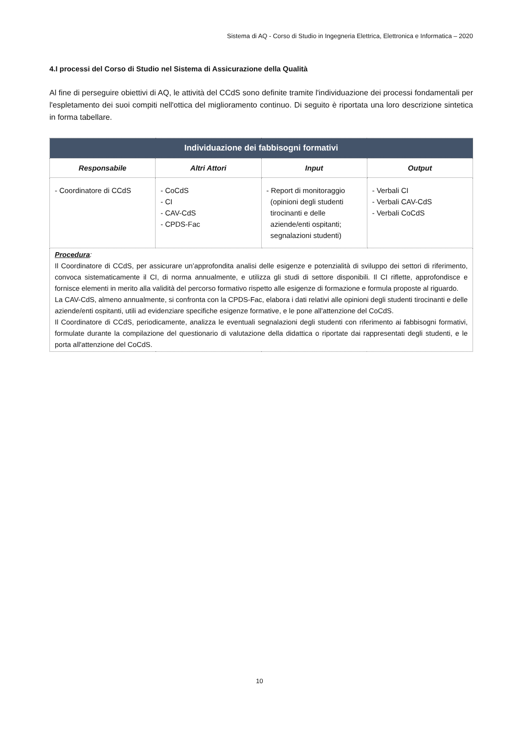Sistema di AQ - Corso di Studio in Ingegneria Elettrica, Elettronica e Informatica – 2020
4.I processi del Corso di Studio nel Sistema di Assicurazione della Qualità
Al fine di perseguire obiettivi di AQ, le attività del CCdS sono definite tramite l'individuazione dei processi fondamentali per l'espletamento dei suoi compiti nell'ottica del miglioramento continuo. Di seguito è riportata una loro descrizione sintetica in forma tabellare.
| Individuazione dei fabbisogni formativi | | | |
| --- | --- | --- | --- |
| Responsabile | Altri Attori | Input | Output |
| - Coordinatore di CCdS | - CoCdS - CI - CAV-CdS - CPDS-Fac | - Report di monitoraggio (opinioni degli studenti tirocinanti e delle aziende/enti ospitanti; segnalazioni studenti) | - Verbali CI - Verbali CAV-CdS - Verbali CoCdS |
| Procedura : Il Coordinatore di CCdS, per assicurare un’approfondita analisi delle esigenze e potenzialità di sviluppo dei settori di riferimento, convoca sistematicamente il CI, di norma annualmente, e utilizza gli studi di settore disponibili. Il CI riflette, approfondisce e fornisce elementi in merito alla validità del percorso formativo rispetto alle esigenze di formazione e formula proposte al riguardo. La CAV-CdS, almeno annualmente, si confronta con la CPDS-Fac, elabora i dati relativi alle opinioni degli studenti tirocinanti e delle aziende/enti ospitanti, utili ad evidenziare specifiche esigenze formative, e le pone all'attenzione del CoCdS. Il Coordinatore di CCdS, periodicamente, analizza le eventuali segnalazioni degli studenti con riferimento ai fabbisogni formativi, formulate durante la compilazione del questionario di valutazione della didattica o riportate dai rappresentati degli studenti, e le porta all'attenzione del CoCdS. | | | |
10